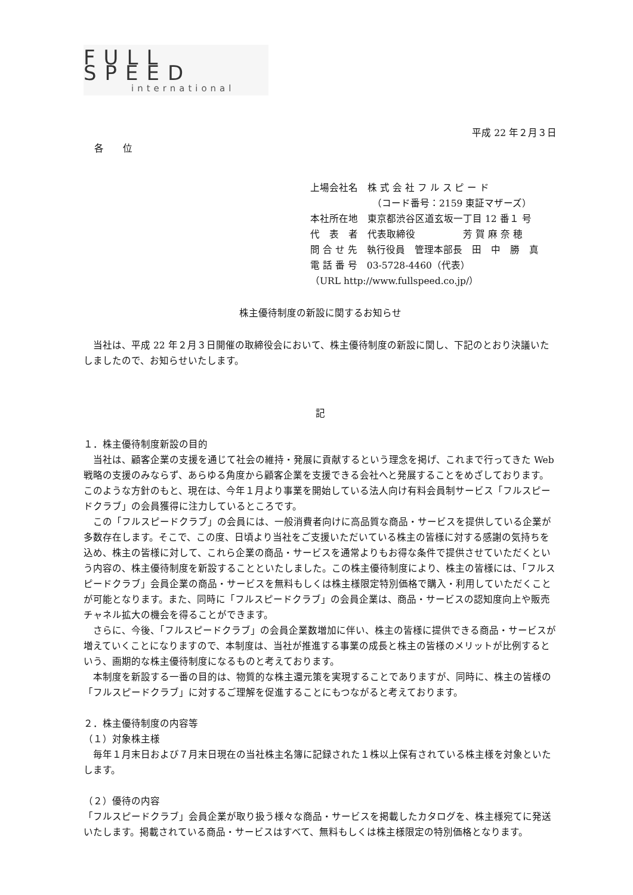FULL SPEED
international
平成 22 年２月３日
各　　位
上場会社名　株 式 会 社 フ ル ス ピ ー ド
　　　　　　　（コード番号：2159 東証マザーズ）
本社所在地　東京都渋谷区道玄坂一丁目 12 番１ 号
代　表　者　代表取締役　　　　　芳 賀 麻 奈 穂
問 合 せ 先　執行役員　管理本部長　田　中　勝　真
電 話 番 号　03-5728-4460（代表）
（URL http://www.fullspeed.co.jp/）
株主優待制度の新設に関するお知らせ
　当社は、平成 22 年２月３日開催の取締役会において、株主優待制度の新設に関し、下記のとおり決議いたしましたので、お知らせいたします。
記
１．株主優待制度新設の目的
　当社は、顧客企業の支援を通じて社会の維持・発展に貢献するという理念を掲げ、これまで行ってきた Web 戦略の支援のみならず、あらゆる角度から顧客企業を支援できる会社へと発展することをめざしております。このような方針のもと、現在は、今年１月より事業を開始している法人向け有料会員制サービス「フルスピードクラブ」の会員獲得に注力しているところです。
　この「フルスピードクラブ」の会員には、一般消費者向けに高品質な商品・サービスを提供している企業が多数存在します。そこで、この度、日頃より当社をご支援いただいている株主の皆様に対する感謝の気持ちを込め、株主の皆様に対して、これら企業の商品・サービスを通常よりもお得な条件で提供させていただくという内容の、株主優待制度を新設することといたしました。この株主優待制度により、株主の皆様には、「フルスピードクラブ」会員企業の商品・サービスを無料もしくは株主様限定特別価格で購入・利用していただくことが可能となります。また、同時に「フルスピードクラブ」の会員企業は、商品・サービスの認知度向上や販売チャネル拡大の機会を得ることができます。
　さらに、今後、「フルスピードクラブ」の会員企業数増加に伴い、株主の皆様に提供できる商品・サービスが増えていくことになりますので、本制度は、当社が推進する事業の成長と株主の皆様のメリットが比例するという、画期的な株主優待制度になるものと考えております。
　本制度を新設する一番の目的は、物質的な株主還元策を実現することでありますが、同時に、株主の皆様の「フルスピードクラブ」に対するご理解を促進することにもつながると考えております。
２．株主優待制度の内容等
（１）対象株主様
　毎年１月末日および７月末日現在の当社株主名簿に記録された１株以上保有されている株主様を対象といたします。
（２）優待の内容
「フルスピードクラブ」会員企業が取り扱う様々な商品・サービスを掲載したカタログを、株主様宛てに発送いたします。掲載されている商品・サービスはすべて、無料もしくは株主様限定の特別価格となります。